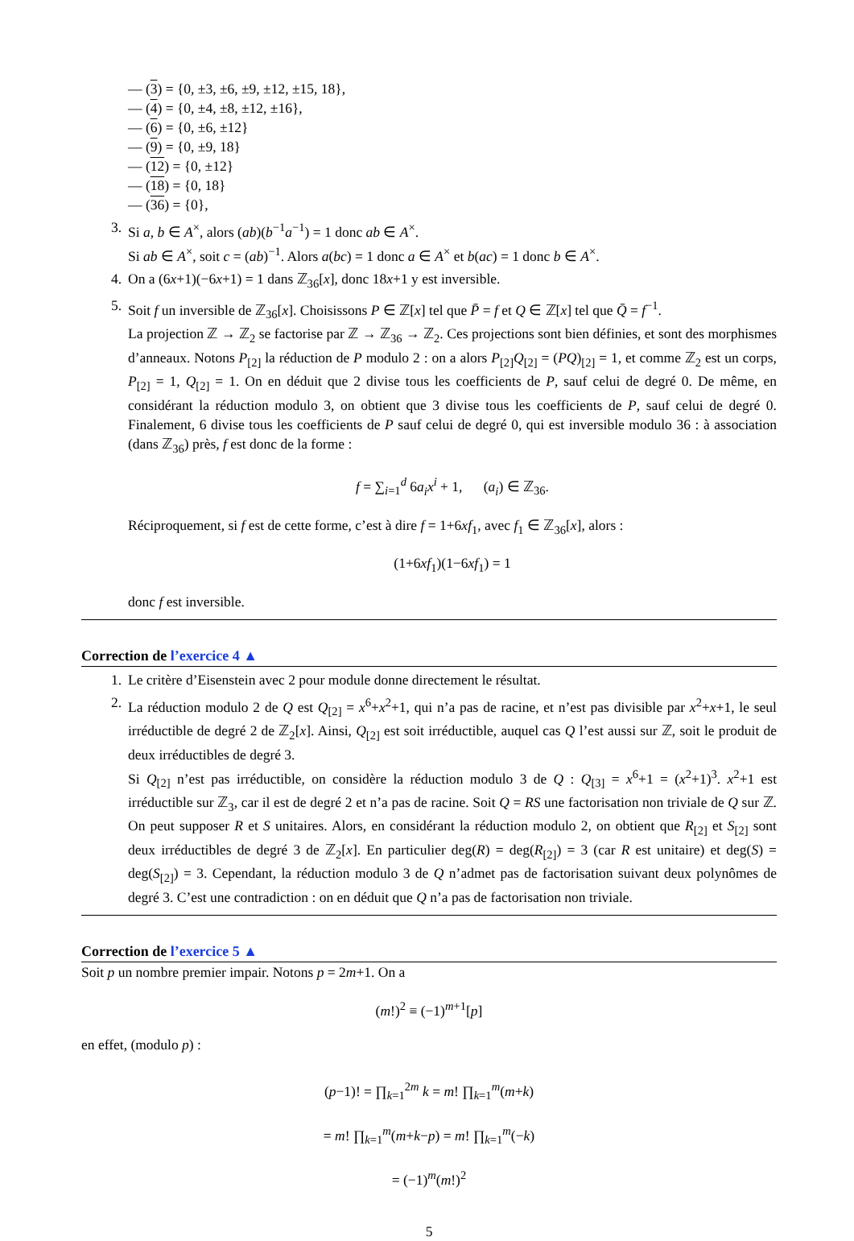— (3) = {0, ±3, ±6, ±9, ±12, ±15, 18},
— (4) = {0, ±4, ±8, ±12, ±16},
— (6) = {0, ±6, ±12}
— (9) = {0, ±9, 18}
— (12) = {0, ±12}
— (18) = {0, 18}
— (36) = {0},
3. Si a, b ∈ A<sup>×</sup>, alors (ab)(b<sup>−1</sup>a<sup>−1</sup>) = 1 donc ab ∈ A<sup>×</sup>.
Si ab ∈ A<sup>×</sup>, soit c = (ab)<sup>−1</sup>. Alors a(bc) = 1 donc a ∈ A<sup>×</sup> et b(ac) = 1 donc b ∈ A<sup>×</sup>.
4. On a (6x+1)(−6x+1) = 1 dans ℤ<sub>36</sub>[x], donc 18x+1 y est inversible.
5. Soit f un inversible de ℤ<sub>36</sub>[x]. Choisissons P ∈ ℤ[x] tel que P̄ = f et Q ∈ ℤ[x] tel que Q̄ = f<sup>−1</sup>.
La projection ℤ → ℤ<sub>2</sub> se factorise par ℤ → ℤ<sub>36</sub> → ℤ<sub>2</sub>. Ces projections sont bien définies, et sont des morphismes d’anneaux. Notons P<sub>[2]</sub> la réduction de P modulo 2 : on a alors P<sub>[2]</sub>Q<sub>[2]</sub> = (PQ)<sub>[2]</sub> = 1, et comme ℤ<sub>2</sub> est un corps, P<sub>[2]</sub> = 1, Q<sub>[2]</sub> = 1. On en déduit que 2 divise tous les coefficients de P, sauf celui de degré 0. De même, en considérant la réduction modulo 3, on obtient que 3 divise tous les coefficients de P, sauf celui de degré 0. Finalement, 6 divise tous les coefficients de P sauf celui de degré 0, qui est inversible modulo 36 : à association (dans ℤ<sub>36</sub>) près, f est donc de la forme :
f = ∑<sub>i=1</sub><sup>d</sup> 6a<sub>i</sub>x<sup>i</sup> + 1, (a<sub>i</sub>) ∈ ℤ<sub>36</sub>.
Réciproquement, si f est de cette forme, c’est à dire f = 1+6xf<sub>1</sub>, avec f<sub>1</sub> ∈ ℤ<sub>36</sub>[x], alors :
(1+6xf<sub>1</sub>)(1−6xf<sub>1</sub>) = 1
donc f est inversible.
Correction de l’exercice 4 ▲
1. Le critère d’Eisenstein avec 2 pour module donne directement le résultat.
2. La réduction modulo 2 de Q est Q<sub>[2]</sub> = x<sup>6</sup>+x<sup>2</sup>+1, qui n’a pas de racine, et n’est pas divisible par x<sup>2</sup>+x+1, le seul irréductible de degré 2 de ℤ<sub>2</sub>[x]. Ainsi, Q<sub>[2]</sub> est soit irréductible, auquel cas Q l’est aussi sur ℤ, soit le produit de deux irréductibles de degré 3.
Si Q<sub>[2]</sub> n’est pas irréductible, on considère la réduction modulo 3 de Q : Q<sub>[3]</sub> = x<sup>6</sup>+1 = (x<sup>2</sup>+1)<sup>3</sup>. x<sup>2</sup>+1 est irréductible sur ℤ<sub>3</sub>, car il est de degré 2 et n’a pas de racine. Soit Q = RS une factorisation non triviale de Q sur ℤ. On peut supposer R et S unitaires. Alors, en considérant la réduction modulo 2, on obtient que R<sub>[2]</sub> et S<sub>[2]</sub> sont deux irréductibles de degré 3 de ℤ<sub>2</sub>[x]. En particulier deg(R) = deg(R<sub>[2]</sub>) = 3 (car R est unitaire) et deg(S) = deg(S<sub>[2]</sub>) = 3. Cependant, la réduction modulo 3 de Q n’admet pas de factorisation suivant deux polynômes de degré 3. C’est une contradiction : on en déduit que Q n’a pas de factorisation non triviale.
Correction de l’exercice 5 ▲
Soit p un nombre premier impair. Notons p = 2m+1. On a
(m!)<sup>2</sup> ≡ (−1)<sup>m+1</sup>[p]
en effet, (modulo p) :
(p−1)! = ∏<sub>k=1</sub><sup>2m</sup> k = m! ∏<sub>k=1</sub><sup>m</sup>(m+k)
= m! ∏<sub>k=1</sub><sup>m</sup>(m+k−p) = m! ∏<sub>k=1</sub><sup>m</sup>(−k)
= (−1)<sup>m</sup>(m!)<sup>2</sup>
5